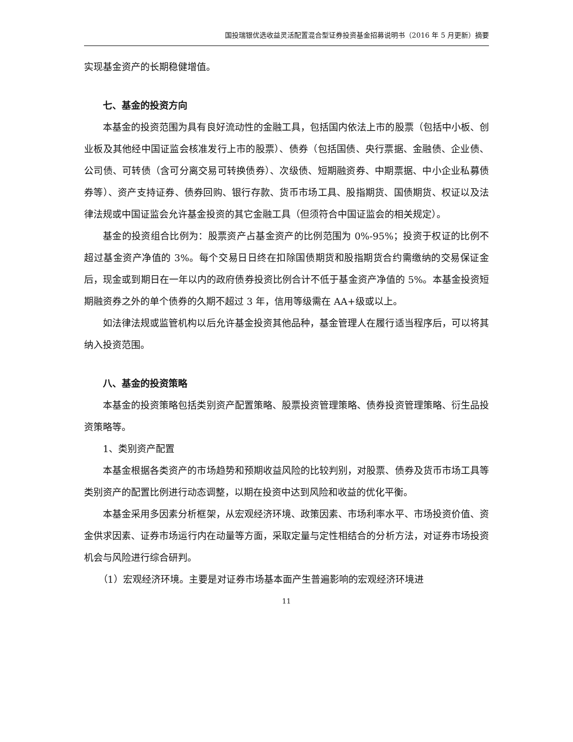国投瑞银优选收益灵活配置混合型证券投资基金招募说明书（2016 年 5 月更新）摘要
实现基金资产的长期稳健增值。
七、基金的投资方向
本基金的投资范围为具有良好流动性的金融工具，包括国内依法上市的股票（包括中小板、创业板及其他经中国证监会核准发行上市的股票）、债券（包括国债、央行票据、金融债、企业债、公司债、可转债（含可分离交易可转换债券）、次级债、短期融资券、中期票据、中小企业私募债券等）、资产支持证券、债券回购、银行存款、货币市场工具、股指期货、国债期货、权证以及法律法规或中国证监会允许基金投资的其它金融工具（但须符合中国证监会的相关规定）。
基金的投资组合比例为：股票资产占基金资产的比例范围为 0%-95%；投资于权证的比例不超过基金资产净值的 3%。每个交易日日终在扣除国债期货和股指期货合约需缴纳的交易保证金后，现金或到期日在一年以内的政府债券投资比例合计不低于基金资产净值的 5%。本基金投资短期融资券之外的单个债券的久期不超过 3 年，信用等级需在 AA+级或以上。
如法律法规或监管机构以后允许基金投资其他品种，基金管理人在履行适当程序后，可以将其纳入投资范围。
八、基金的投资策略
本基金的投资策略包括类别资产配置策略、股票投资管理策略、债券投资管理策略、衍生品投资策略等。
1、类别资产配置
本基金根据各类资产的市场趋势和预期收益风险的比较判别，对股票、债券及货币市场工具等类别资产的配置比例进行动态调整，以期在投资中达到风险和收益的优化平衡。
本基金采用多因素分析框架，从宏观经济环境、政策因素、市场利率水平、市场投资价值、资金供求因素、证券市场运行内在动量等方面，采取定量与定性相结合的分析方法，对证券市场投资机会与风险进行综合研判。
（1）宏观经济环境。主要是对证券市场基本面产生普遍影响的宏观经济环境进
11